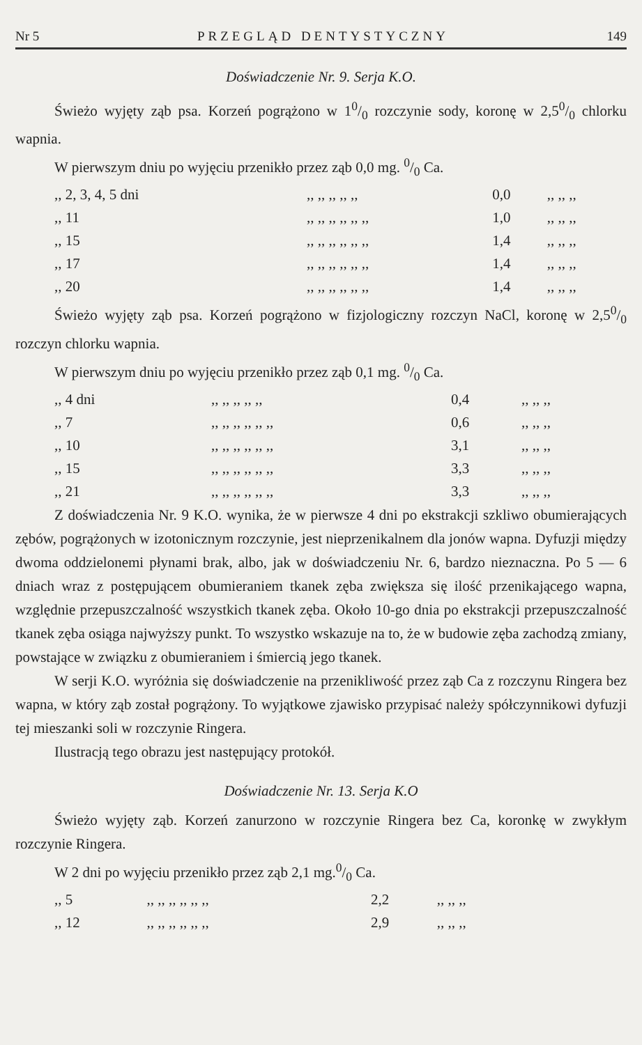Nr 5 PRZEGLĄD DENTYSTYCZNY 149
Doświadczenie Nr. 9. Serja K.O.
Świeżo wyjęty ząb psa. Korzeń pogrążono w 10/0 rozczynie sody, koronę w 2,50/0 chlorku wapnia.
W pierwszym dniu po wyjęciu przenikło przez ząb 0,0 mg. 0/0 Ca.
| ,, 2, 3, 4, 5 dni | ,, ,, ,, ,, ,, | 0,0 | ,, ,, ,, |
| ,, 11 | ,, ,, ,, ,, ,, ,, | 1,0 | ,, ,, ,, |
| ,, 15 | ,, ,, ,, ,, ,, ,, | 1,4 | ,, ,, ,, |
| ,, 17 | ,, ,, ,, ,, ,, ,, | 1,4 | ,, ,, ,, |
| ,, 20 | ,, ,, ,, ,, ,, ,, | 1,4 | ,, ,, ,, |
Świeżo wyjęty ząb psa. Korzeń pogrążono w fizjologiczny rozczyn NaCl, koronę w 2,50/0 rozczyn chlorku wapnia.
W pierwszym dniu po wyjęciu przenikło przez ząb 0,1 mg. 0/0 Ca.
| ,, 4 dni | ,, ,, ,, ,, ,, | 0,4 | ,, ,, ,, |
| ,, 7 | ,, ,, ,, ,, ,, ,, | 0,6 | ,, ,, ,, |
| ,, 10 | ,, ,, ,, ,, ,, ,, | 3,1 | ,, ,, ,, |
| ,, 15 | ,, ,, ,, ,, ,, ,, | 3,3 | ,, ,, ,, |
| ,, 21 | ,, ,, ,, ,, ,, ,, | 3,3 | ,, ,, ,, |
Z doświadczenia Nr. 9 K.O. wynika, że w pierwsze 4 dni po ekstrakcji szkliwo obumierających zębów, pogrążonych w izotonicznym rozczynie, jest nieprzenikalnem dla jonów wapna. Dyfuzji między dwoma oddzielonemi płynami brak, albo, jak w doświadczeniu Nr. 6, bardzo nieznaczna. Po 5 — 6 dniach wraz z postępującem obumieraniem tkanek zęba zwiększa się ilość przenikającego wapna, względnie przepuszczalność wszystkich tkanek zęba. Około 10-go dnia po ekstrakcji przepuszczalność tkanek zęba osiąga najwyższy punkt. To wszystko wskazuje na to, że w budowie zęba zachodzą zmiany, powstające w związku z obumieraniem i śmiercią jego tkanek.
W serji K.O. wyróżnia się doświadczenie na przenikliwość przez ząb Ca z rozczynu Ringera bez wapna, w który ząb został pogrążony. To wyjątkowe zjawisko przypisać należy spółczynnikowi dyfuzji tej mieszanki soli w rozczynie Ringera.
Ilustracją tego obrazu jest następujący protokół.
Doświadczenie Nr. 13. Serja K.O
Świeżo wyjęty ząb. Korzeń zanurzono w rozczynie Ringera bez Ca, koronkę w zwykłym rozczynie Ringera.
W 2 dni po wyjęciu przenikło przez ząb 2,1 mg.0/0 Ca.
| ,, 5 | ,, ,, ,, ,, ,, ,, | 2,2 | ,, ,, ,, |
| ,, 12 | ,, ,, ,, ,, ,, ,, | 2,9 | ,, ,, ,, |